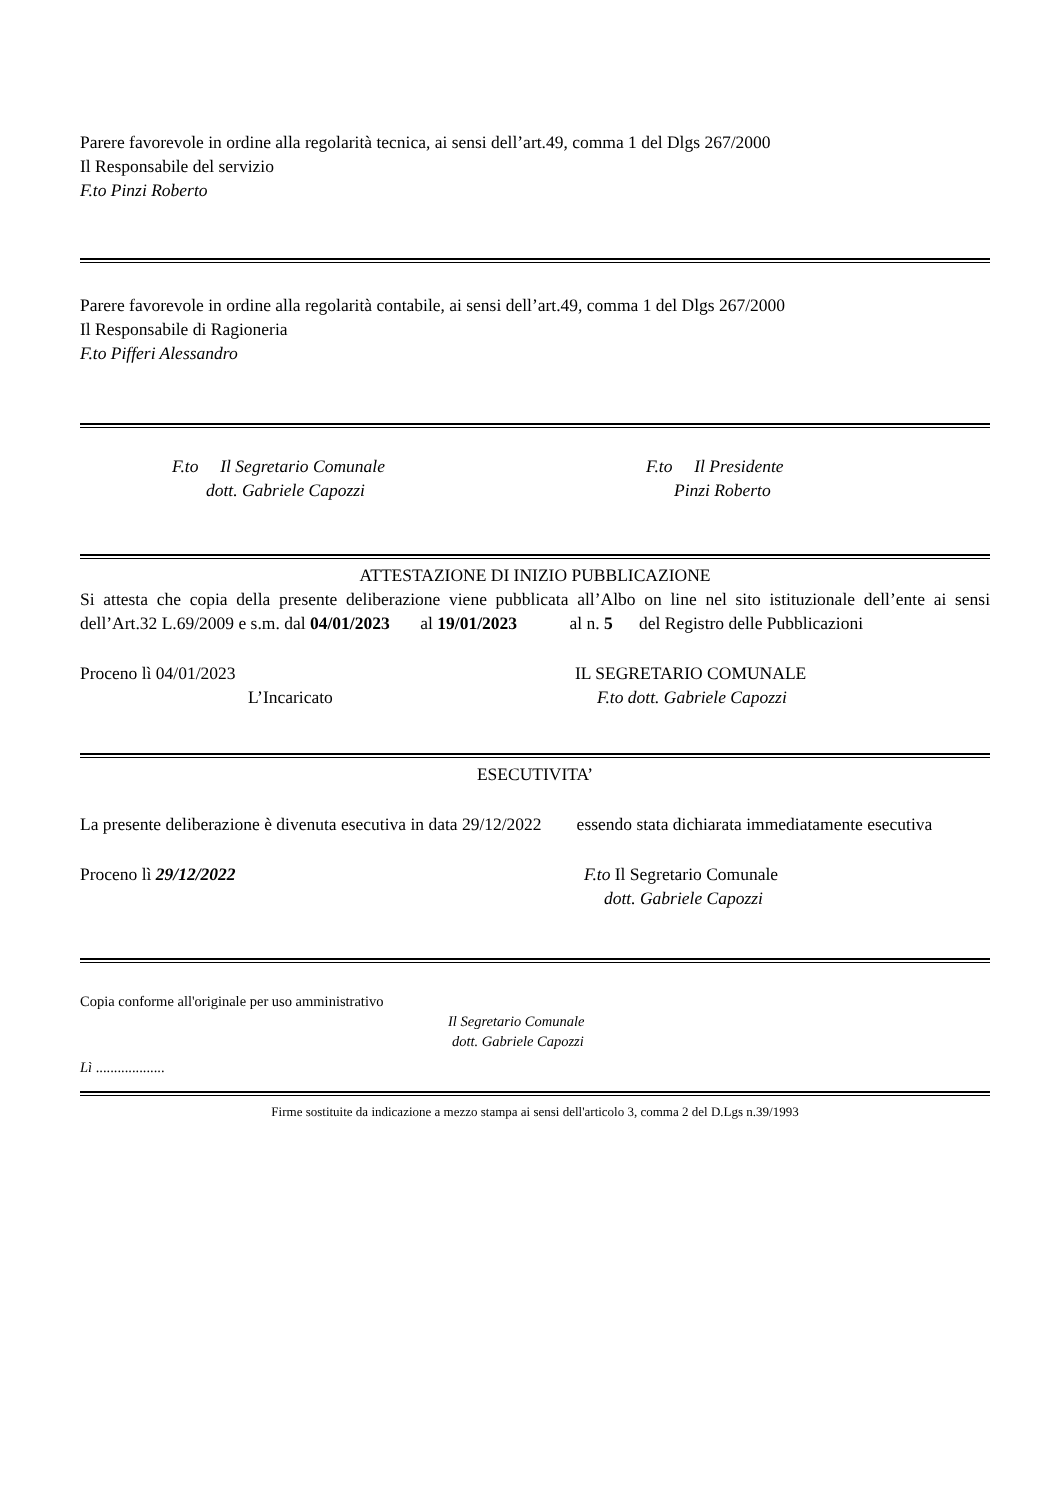Parere favorevole in ordine alla regolarità tecnica, ai sensi dell’art.49, comma 1 del Dlgs 267/2000
Il Responsabile del servizio
F.to Pinzi Roberto
Parere favorevole in ordine alla regolarità contabile, ai sensi dell’art.49, comma 1 del Dlgs 267/2000
Il Responsabile di Ragioneria
F.to Pifferi Alessandro
F.to Il Segretario Comunale
dott. Gabriele Capozzi
F.to Il Presidente
Pinzi Roberto
ATTESTAZIONE DI INIZIO PUBBLICAZIONE
Si attesta che copia della presente deliberazione viene pubblicata all’Albo on line nel sito istituzionale dell’ente ai sensi dell’Art.32 L.69/2009 e s.m. dal 04/01/2023 al 19/01/2023 al n. 5 del Registro delle Pubblicazioni
Proceno lì 04/01/2023
L’Incaricato
IL SEGRETARIO COMUNALE
F.to dott. Gabriele Capozzi
ESECUTIVITA’
La presente deliberazione è divenuta esecutiva in data 29/12/2022 essendo stata dichiarata immediatamente esecutiva
Proceno lì 29/12/2022 F.to Il Segretario Comunale
dott. Gabriele Capozzi
Copia conforme all'originale per uso amministrativo
Il Segretario Comunale
dott. Gabriele Capozzi
Lì ...................
Firme sostituite da indicazione a mezzo stampa ai sensi dell'articolo 3, comma 2 del D.Lgs n.39/1993